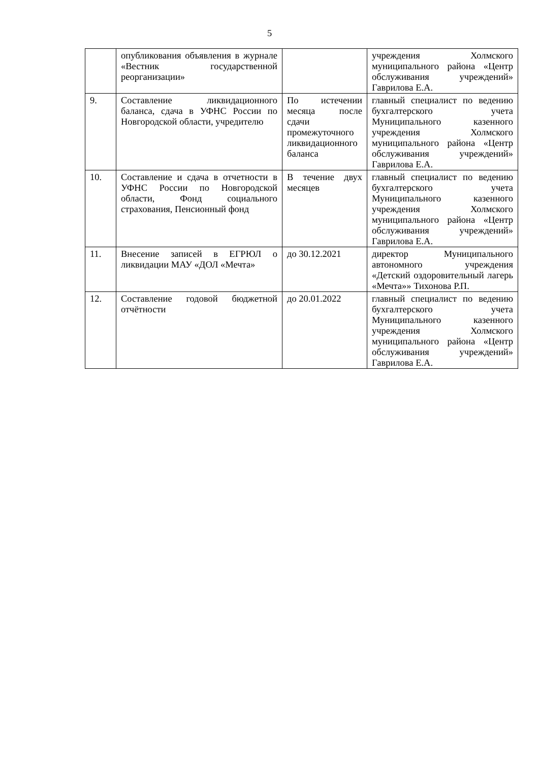5
| | опубликования объявления в журнале «Вестник государственной реорганизации» | | учреждения Холмского муниципального района «Центр обслуживания учреждений» Гаврилова Е.А. |
| 9. | Составление ликвидационного баланса, сдача в УФНС России по Новгородской области, учредителю | По истечении месяца после сдачи промежуточного ликвидационного баланса | главный специалист по ведению бухгалтерского учета Муниципального казенного учреждения Холмского муниципального района «Центр обслуживания учреждений» Гаврилова Е.А. |
| 10. | Составление и сдача в отчетности в УФНС России по Новгородской области, Фонд социального страхования, Пенсионный фонд | В течение двух месяцев | главный специалист по ведению бухгалтерского учета Муниципального казенного учреждения Холмского муниципального района «Центр обслуживания учреждений» Гаврилова Е.А. |
| 11. | Внесение записей в ЕГРЮЛ о ликвидации МАУ «ДОЛ «Мечта» | до 30.12.2021 | директор Муниципального автономного учреждения «Детский оздоровительный лагерь «Мечта»» Тихонова Р.П. |
| 12. | Составление годовой бюджетной отчётности | до 20.01.2022 | главный специалист по ведению бухгалтерского учета Муниципального казенного учреждения Холмского муниципального района «Центр обслуживания учреждений» Гаврилова Е.А. |